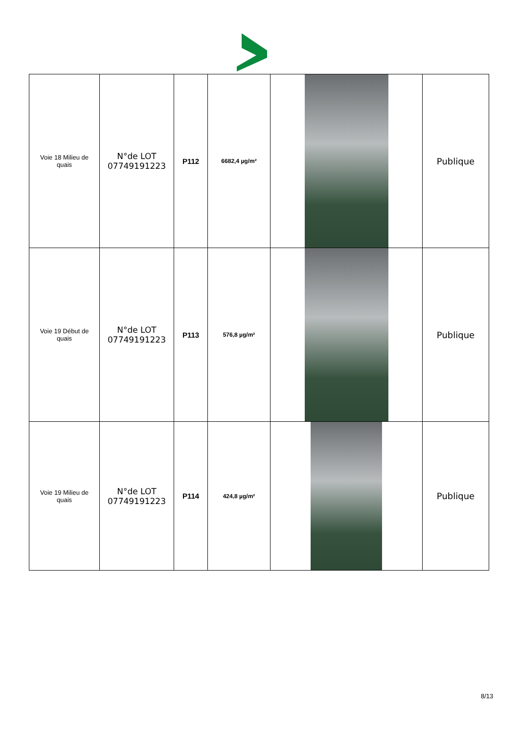| Voie 18 Milieu de quais | N°de LOT 07749191223 | P112 | 6682,4 µg/m² | | Publique |
| Voie 19 Début de quais | N°de LOT 07749191223 | P113 | 576,8 µg/m² | | Publique |
| Voie 19 Milieu de quais | N°de LOT 07749191223 | P114 | 424,8 µg/m² | | Publique |
8/13